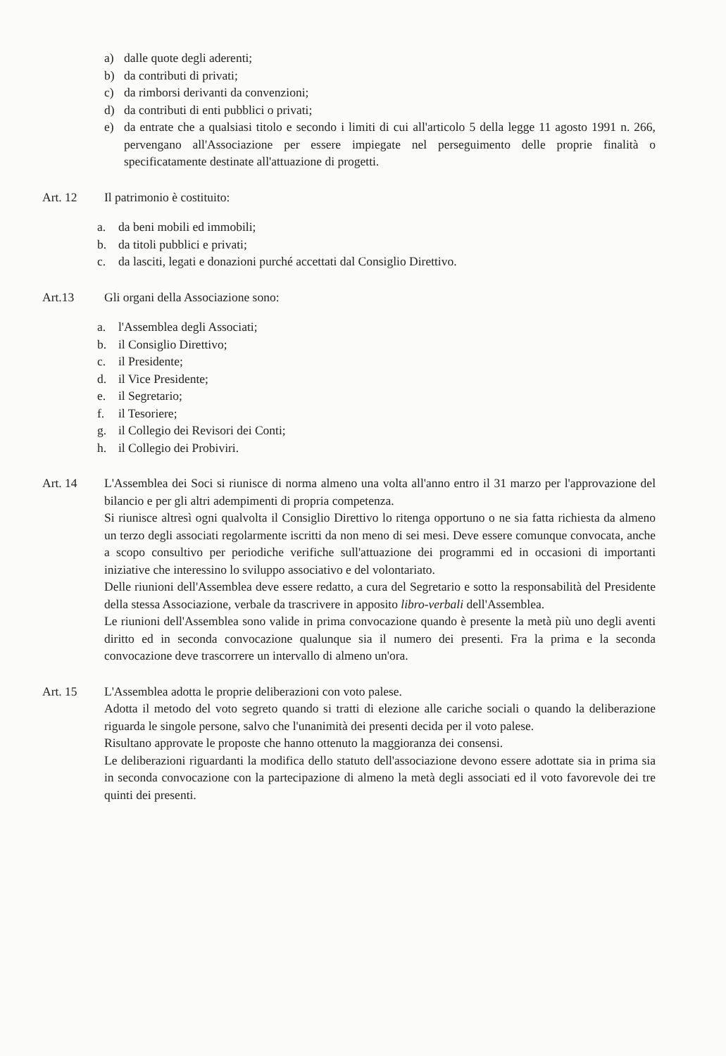a) dalle quote degli aderenti;
b) da contributi di privati;
c) da rimborsi derivanti da convenzioni;
d) da contributi di enti pubblici o privati;
e) da entrate che a qualsiasi titolo e secondo i limiti di cui all'articolo 5 della legge 11 agosto 1991 n. 266, pervengano all'Associazione per essere impiegate nel perseguimento delle proprie finalità o specificatamente destinate all'attuazione di progetti.
Art. 12 Il patrimonio è costituito:
a. da beni mobili ed immobili;
b. da titoli pubblici e privati;
c. da lasciti, legati e donazioni purché accettati dal Consiglio Direttivo.
Art.13 Gli organi della Associazione sono:
a. l'Assemblea degli Associati;
b. il Consiglio Direttivo;
c. il Presidente;
d. il Vice Presidente;
e. il Segretario;
f. il Tesoriere;
g. il Collegio dei Revisori dei Conti;
h. il Collegio dei Probiviri.
Art. 14 L'Assemblea dei Soci si riunisce di norma almeno una volta all'anno entro il 31 marzo per l'approvazione del bilancio e per gli altri adempimenti di propria competenza.
Si riunisce altresì ogni qualvolta il Consiglio Direttivo lo ritenga opportuno o ne sia fatta richiesta da almeno un terzo degli associati regolarmente iscritti da non meno di sei mesi. Deve essere comunque convocata, anche a scopo consultivo per periodiche verifiche sull'attuazione dei programmi ed in occasioni di importanti iniziative che interessino lo sviluppo associativo e del volontariato.
Delle riunioni dell'Assemblea deve essere redatto, a cura del Segretario e sotto la responsabilità del Presidente della stessa Associazione, verbale da trascrivere in apposito libro-verbali dell'Assemblea.
Le riunioni dell'Assemblea sono valide in prima convocazione quando è presente la metà più uno degli aventi diritto ed in seconda convocazione qualunque sia il numero dei presenti. Fra la prima e la seconda convocazione deve trascorrere un intervallo di almeno un'ora.
Art. 15 L'Assemblea adotta le proprie deliberazioni con voto palese.
Adotta il metodo del voto segreto quando si tratti di elezione alle cariche sociali o quando la deliberazione riguarda le singole persone, salvo che l'unanimità dei presenti decida per il voto palese.
Risultano approvate le proposte che hanno ottenuto la maggioranza dei consensi.
Le deliberazioni riguardanti la modifica dello statuto dell'associazione devono essere adottate sia in prima sia in seconda convocazione con la partecipazione di almeno la metà degli associati ed il voto favorevole dei tre quinti dei presenti.